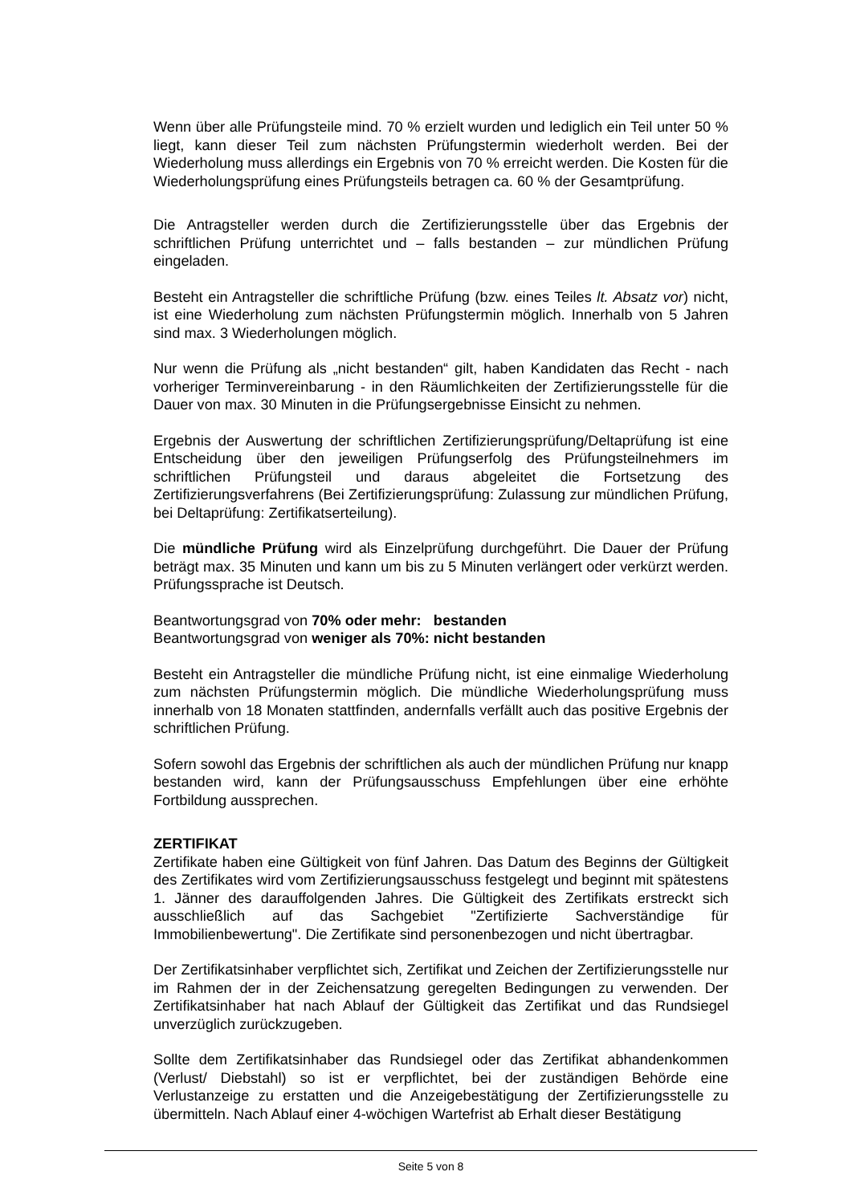Wenn über alle Prüfungsteile mind. 70 % erzielt wurden und lediglich ein Teil unter 50 % liegt, kann dieser Teil zum nächsten Prüfungstermin wiederholt werden. Bei der Wiederholung muss allerdings ein Ergebnis von 70 % erreicht werden. Die Kosten für die Wiederholungsprüfung eines Prüfungsteils betragen ca. 60 % der Gesamtprüfung.
Die Antragsteller werden durch die Zertifizierungsstelle über das Ergebnis der schriftlichen Prüfung unterrichtet und – falls bestanden – zur mündlichen Prüfung eingeladen.
Besteht ein Antragsteller die schriftliche Prüfung (bzw. eines Teiles lt. Absatz vor) nicht, ist eine Wiederholung zum nächsten Prüfungstermin möglich. Innerhalb von 5 Jahren sind max. 3 Wiederholungen möglich.
Nur wenn die Prüfung als „nicht bestanden“ gilt, haben Kandidaten das Recht - nach vorheriger Terminvereinbarung - in den Räumlichkeiten der Zertifizierungsstelle für die Dauer von max. 30 Minuten in die Prüfungsergebnisse Einsicht zu nehmen.
Ergebnis der Auswertung der schriftlichen Zertifizierungsprüfung/Deltaprüfung ist eine Entscheidung über den jeweiligen Prüfungserfolg des Prüfungsteilnehmers im schriftlichen Prüfungsteil und daraus abgeleitet die Fortsetzung des Zertifizierungsverfahrens (Bei Zertifizierungsprüfung: Zulassung zur mündlichen Prüfung, bei Deltaprüfung: Zertifikatserteilung).
Die mündliche Prüfung wird als Einzelprüfung durchgeführt. Die Dauer der Prüfung beträgt max. 35 Minuten und kann um bis zu 5 Minuten verlängert oder verkürzt werden. Prüfungssprache ist Deutsch.
Beantwortungsgrad von 70% oder mehr: bestanden
Beantwortungsgrad von weniger als 70%: nicht bestanden
Besteht ein Antragsteller die mündliche Prüfung nicht, ist eine einmalige Wiederholung zum nächsten Prüfungstermin möglich. Die mündliche Wiederholungsprüfung muss innerhalb von 18 Monaten stattfinden, andernfalls verfällt auch das positive Ergebnis der schriftlichen Prüfung.
Sofern sowohl das Ergebnis der schriftlichen als auch der mündlichen Prüfung nur knapp bestanden wird, kann der Prüfungsausschuss Empfehlungen über eine erhöhte Fortbildung aussprechen.
ZERTIFIKAT
Zertifikate haben eine Gültigkeit von fünf Jahren. Das Datum des Beginns der Gültigkeit des Zertifikates wird vom Zertifizierungsausschuss festgelegt und beginnt mit spätestens 1. Jänner des darauffolgenden Jahres. Die Gültigkeit des Zertifikats erstreckt sich ausschließlich auf das Sachgebiet "Zertifizierte Sachverständige für Immobilienbewertung". Die Zertifikate sind personenbezogen und nicht übertragbar.
Der Zertifikatsinhaber verpflichtet sich, Zertifikat und Zeichen der Zertifizierungsstelle nur im Rahmen der in der Zeichensatzung geregelten Bedingungen zu verwenden. Der Zertifikatsinhaber hat nach Ablauf der Gültigkeit das Zertifikat und das Rundsiegel unverzüglich zurückzugeben.
Sollte dem Zertifikatsinhaber das Rundsiegel oder das Zertifikat abhandenkommen (Verlust/ Diebstahl) so ist er verpflichtet, bei der zuständigen Behörde eine Verlustanzeige zu erstatten und die Anzeigebestätigung der Zertifizierungsstelle zu übermitteln. Nach Ablauf einer 4-wöchigen Wartefrist ab Erhalt dieser Bestätigung
Seite 5 von 8